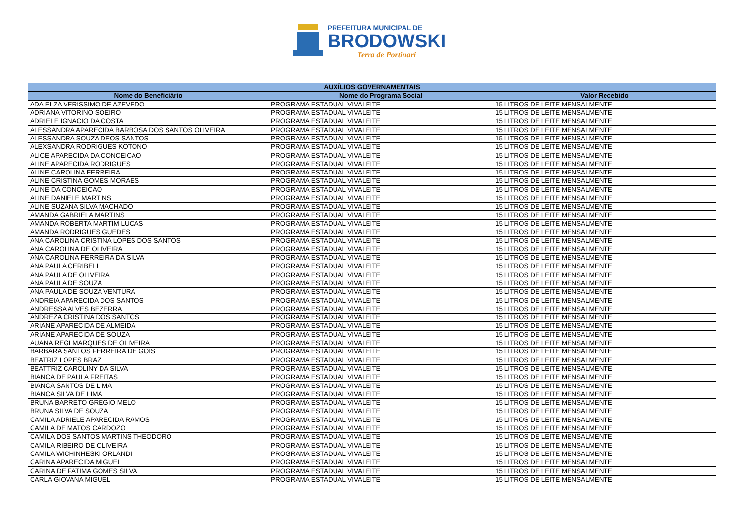PREFEITURA MUNICIPAL DE
BRODOWSKI
Terra de Portinari
| AUXÍLIOS GOVERNAMENTAIS | | |
| --- | --- | --- |
| Nome do Beneficiário | Nome do Programa Social | Valor Recebido |
| ADA ELZA VERISSIMO DE AZEVEDO | PROGRAMA ESTADUAL VIVALEITE | 15 LITROS DE LEITE MENSALMENTE |
| ADRIANA VITORINO SOEIRO | PROGRAMA ESTADUAL VIVALEITE | 15 LITROS DE LEITE MENSALMENTE |
| ADRIELE IGNACIO DA COSTA | PROGRAMA ESTADUAL VIVALEITE | 15 LITROS DE LEITE MENSALMENTE |
| ALESSANDRA APARECIDA BARBOSA DOS SANTOS OLIVEIRA | PROGRAMA ESTADUAL VIVALEITE | 15 LITROS DE LEITE MENSALMENTE |
| ALESSANDRA SOUZA DEOS SANTOS | PROGRAMA ESTADUAL VIVALEITE | 15 LITROS DE LEITE MENSALMENTE |
| ALEXSANDRA RODRIGUES KOTONO | PROGRAMA ESTADUAL VIVALEITE | 15 LITROS DE LEITE MENSALMENTE |
| ALICE APARECIDA DA CONCEICAO | PROGRAMA ESTADUAL VIVALEITE | 15 LITROS DE LEITE MENSALMENTE |
| ALINE APARECIDA RODRIGUES | PROGRAMA ESTADUAL VIVALEITE | 15 LITROS DE LEITE MENSALMENTE |
| ALINE CAROLINA FERREIRA | PROGRAMA ESTADUAL VIVALEITE | 15 LITROS DE LEITE MENSALMENTE |
| ALINE CRISTINA GOMES MORAES | PROGRAMA ESTADUAL VIVALEITE | 15 LITROS DE LEITE MENSALMENTE |
| ALINE DA CONCEICAO | PROGRAMA ESTADUAL VIVALEITE | 15 LITROS DE LEITE MENSALMENTE |
| ALINE DANIELE MARTINS | PROGRAMA ESTADUAL VIVALEITE | 15 LITROS DE LEITE MENSALMENTE |
| ALINE SUZANA SILVA MACHADO | PROGRAMA ESTADUAL VIVALEITE | 15 LITROS DE LEITE MENSALMENTE |
| AMANDA GABRIELA MARTINS | PROGRAMA ESTADUAL VIVALEITE | 15 LITROS DE LEITE MENSALMENTE |
| AMANDA ROBERTA MARTIM LUCAS | PROGRAMA ESTADUAL VIVALEITE | 15 LITROS DE LEITE MENSALMENTE |
| AMANDA RODRIGUES GUEDES | PROGRAMA ESTADUAL VIVALEITE | 15 LITROS DE LEITE MENSALMENTE |
| ANA CAROLINA CRISTINA LOPES DOS SANTOS | PROGRAMA ESTADUAL VIVALEITE | 15 LITROS DE LEITE MENSALMENTE |
| ANA CAROLINA DE OLIVEIRA | PROGRAMA ESTADUAL VIVALEITE | 15 LITROS DE LEITE MENSALMENTE |
| ANA CAROLINA FERREIRA DA SILVA | PROGRAMA ESTADUAL VIVALEITE | 15 LITROS DE LEITE MENSALMENTE |
| ANA PAULA CERIBELI | PROGRAMA ESTADUAL VIVALEITE | 15 LITROS DE LEITE MENSALMENTE |
| ANA PAULA DE OLIVEIRA | PROGRAMA ESTADUAL VIVALEITE | 15 LITROS DE LEITE MENSALMENTE |
| ANA PAULA DE SOUZA | PROGRAMA ESTADUAL VIVALEITE | 15 LITROS DE LEITE MENSALMENTE |
| ANA PAULA DE SOUZA VENTURA | PROGRAMA ESTADUAL VIVALEITE | 15 LITROS DE LEITE MENSALMENTE |
| ANDREIA APARECIDA DOS SANTOS | PROGRAMA ESTADUAL VIVALEITE | 15 LITROS DE LEITE MENSALMENTE |
| ANDRESSA ALVES BEZERRA | PROGRAMA ESTADUAL VIVALEITE | 15 LITROS DE LEITE MENSALMENTE |
| ANDREZA CRISTINA DOS SANTOS | PROGRAMA ESTADUAL VIVALEITE | 15 LITROS DE LEITE MENSALMENTE |
| ARIANE APARECIDA DE ALMEIDA | PROGRAMA ESTADUAL VIVALEITE | 15 LITROS DE LEITE MENSALMENTE |
| ARIANE APARECIDA DE SOUZA | PROGRAMA ESTADUAL VIVALEITE | 15 LITROS DE LEITE MENSALMENTE |
| AUANA REGI MARQUES DE OLIVEIRA | PROGRAMA ESTADUAL VIVALEITE | 15 LITROS DE LEITE MENSALMENTE |
| BARBARA SANTOS FERREIRA DE GOIS | PROGRAMA ESTADUAL VIVALEITE | 15 LITROS DE LEITE MENSALMENTE |
| BEATRIZ LOPES BRAZ | PROGRAMA ESTADUAL VIVALEITE | 15 LITROS DE LEITE MENSALMENTE |
| BEATTRIZ CAROLINY DA SILVA | PROGRAMA ESTADUAL VIVALEITE | 15 LITROS DE LEITE MENSALMENTE |
| BIANCA DE PAULA FREITAS | PROGRAMA ESTADUAL VIVALEITE | 15 LITROS DE LEITE MENSALMENTE |
| BIANCA SANTOS DE LIMA | PROGRAMA ESTADUAL VIVALEITE | 15 LITROS DE LEITE MENSALMENTE |
| BIANCA SILVA DE LIMA | PROGRAMA ESTADUAL VIVALEITE | 15 LITROS DE LEITE MENSALMENTE |
| BRUNA BARRETO GREGIO MELO | PROGRAMA ESTADUAL VIVALEITE | 15 LITROS DE LEITE MENSALMENTE |
| BRUNA SILVA DE SOUZA | PROGRAMA ESTADUAL VIVALEITE | 15 LITROS DE LEITE MENSALMENTE |
| CAMILA ADRIELE APARECIDA RAMOS | PROGRAMA ESTADUAL VIVALEITE | 15 LITROS DE LEITE MENSALMENTE |
| CAMILA DE MATOS CARDOZO | PROGRAMA ESTADUAL VIVALEITE | 15 LITROS DE LEITE MENSALMENTE |
| CAMILA DOS SANTOS MARTINS THEODORO | PROGRAMA ESTADUAL VIVALEITE | 15 LITROS DE LEITE MENSALMENTE |
| CAMILA RIBEIRO DE OLIVEIRA | PROGRAMA ESTADUAL VIVALEITE | 15 LITROS DE LEITE MENSALMENTE |
| CAMILA WICHINHESKI ORLANDI | PROGRAMA ESTADUAL VIVALEITE | 15 LITROS DE LEITE MENSALMENTE |
| CARINA APARECIDA MIGUEL | PROGRAMA ESTADUAL VIVALEITE | 15 LITROS DE LEITE MENSALMENTE |
| CARINA DE FATIMA GOMES SILVA | PROGRAMA ESTADUAL VIVALEITE | 15 LITROS DE LEITE MENSALMENTE |
| CARLA GIOVANA MIGUEL | PROGRAMA ESTADUAL VIVALEITE | 15 LITROS DE LEITE MENSALMENTE |